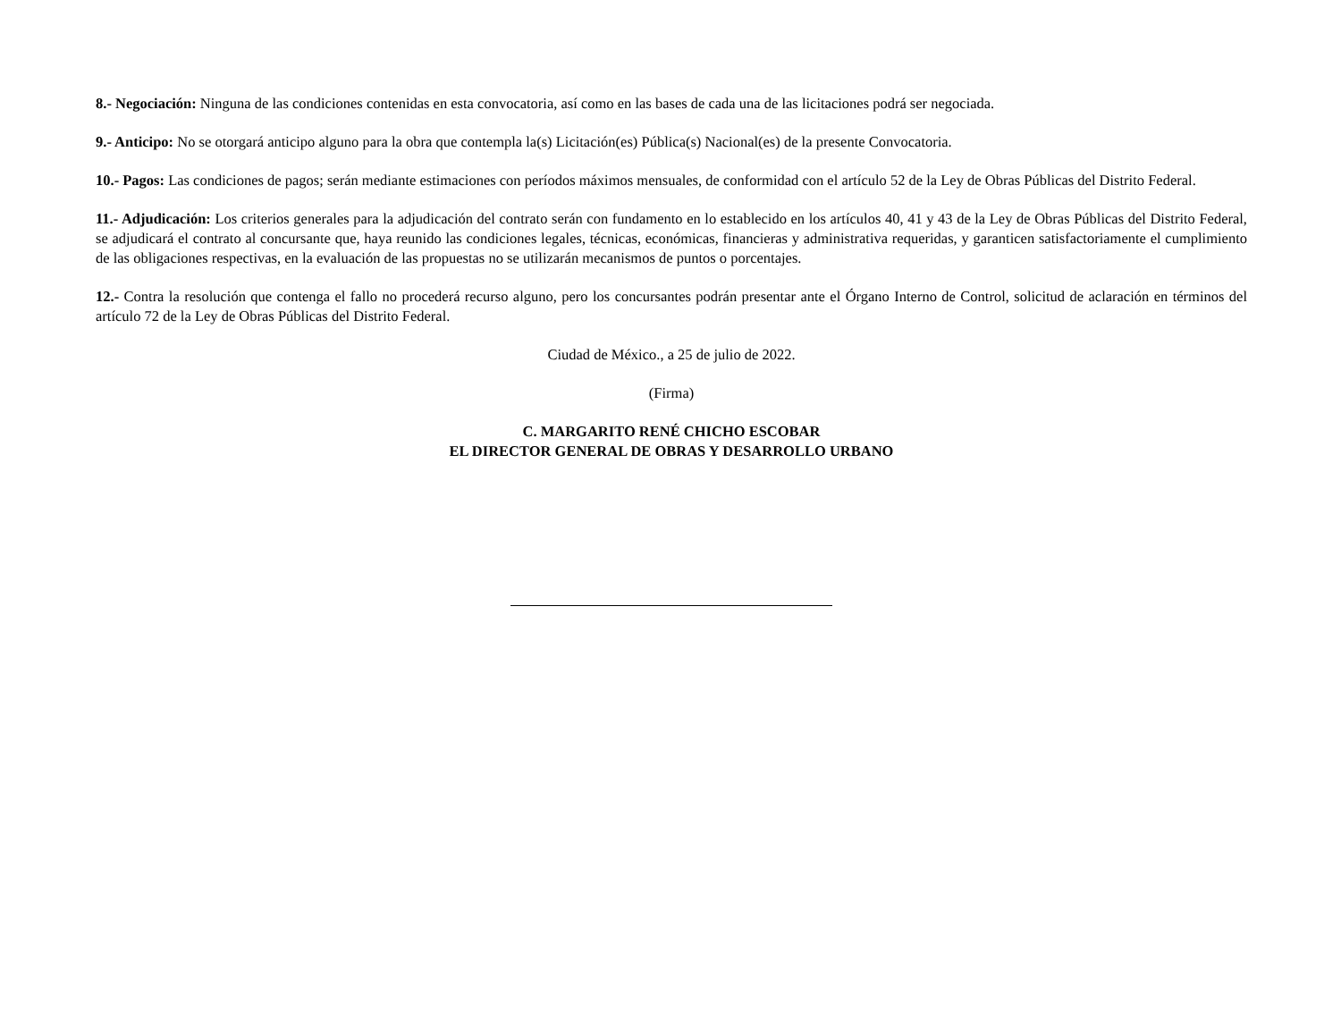8.- Negociación: Ninguna de las condiciones contenidas en esta convocatoria, así como en las bases de cada una de las licitaciones podrá ser negociada.
9.- Anticipo: No se otorgará anticipo alguno para la obra que contempla la(s) Licitación(es) Pública(s) Nacional(es) de la presente Convocatoria.
10.- Pagos: Las condiciones de pagos; serán mediante estimaciones con períodos máximos mensuales, de conformidad con el artículo 52 de la Ley de Obras Públicas del Distrito Federal.
11.- Adjudicación: Los criterios generales para la adjudicación del contrato serán con fundamento en lo establecido en los artículos 40, 41 y 43 de la Ley de Obras Públicas del Distrito Federal, se adjudicará el contrato al concursante que, haya reunido las condiciones legales, técnicas, económicas, financieras y administrativa requeridas, y garanticen satisfactoriamente el cumplimiento de las obligaciones respectivas, en la evaluación de las propuestas no se utilizarán mecanismos de puntos o porcentajes.
12.- Contra la resolución que contenga el fallo no procederá recurso alguno, pero los concursantes podrán presentar ante el Órgano Interno de Control, solicitud de aclaración en términos del artículo 72 de la Ley de Obras Públicas del Distrito Federal.
Ciudad de México., a 25 de julio de 2022.
(Firma)
C. MARGARITO RENÉ CHICHO ESCOBAR
EL DIRECTOR GENERAL DE OBRAS Y DESARROLLO URBANO